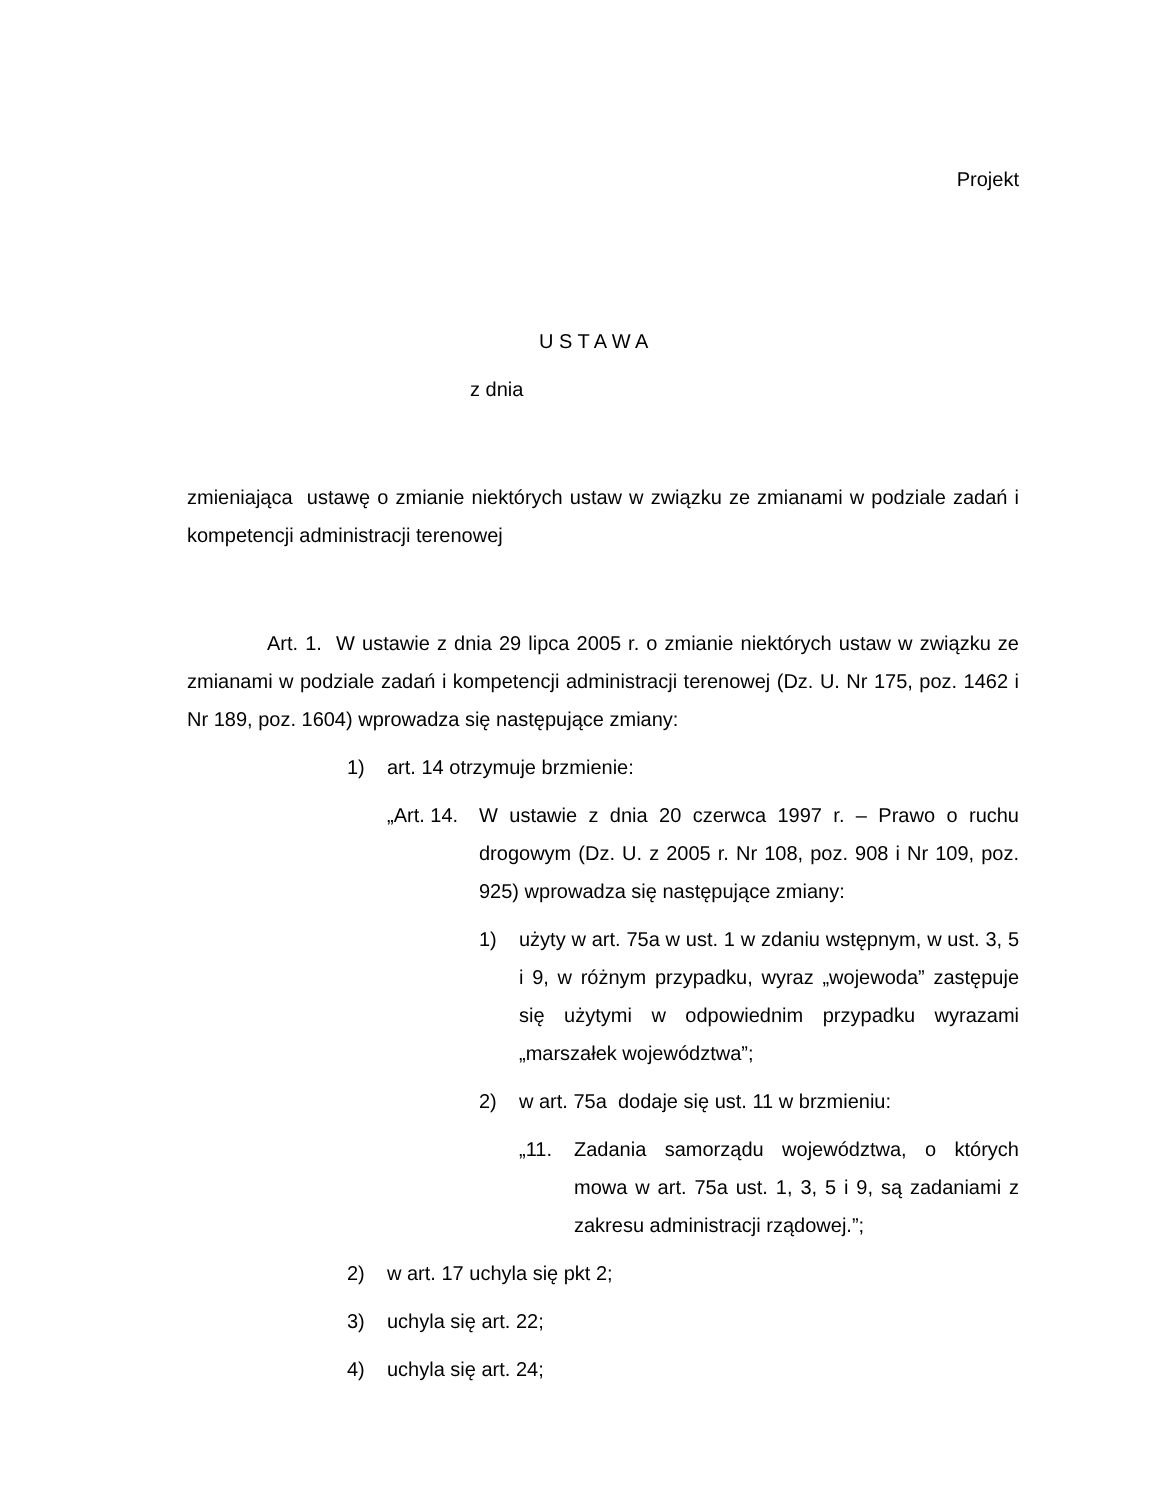Projekt
U S T A W A
z dnia
zmieniająca ustawę o zmianie niektórych ustaw w związku ze zmianami w podziale zadań i kompetencji administracji terenowej
Art. 1. W ustawie z dnia 29 lipca 2005 r. o zmianie niektórych ustaw w związku ze zmianami w podziale zadań i kompetencji administracji terenowej (Dz. U. Nr 175, poz. 1462 i Nr 189, poz. 1604) wprowadza się następujące zmiany:
1) art. 14 otrzymuje brzmienie:
„Art. 14.
W ustawie z dnia 20 czerwca 1997 r. – Prawo o ruchu drogowym (Dz. U. z 2005 r. Nr 108, poz. 908 i Nr 109, poz. 925) wprowadza się następujące zmiany:
1) użyty w art. 75a w ust. 1 w zdaniu wstępnym, w ust. 3, 5 i 9, w różnym przypadku, wyraz „wojewoda” zastępuje się użytymi w odpowiednim przypadku wyrazami „marszałek województwa”;
2) w art. 75a dodaje się ust. 11 w brzmieniu:
„11. Zadania samorządu województwa, o których mowa w art. 75a ust. 1, 3, 5 i 9, są zadaniami z zakresu administracji rządowej.”;
2) w art. 17 uchyla się pkt 2;
3) uchyla się art. 22;
4) uchyla się art. 24;